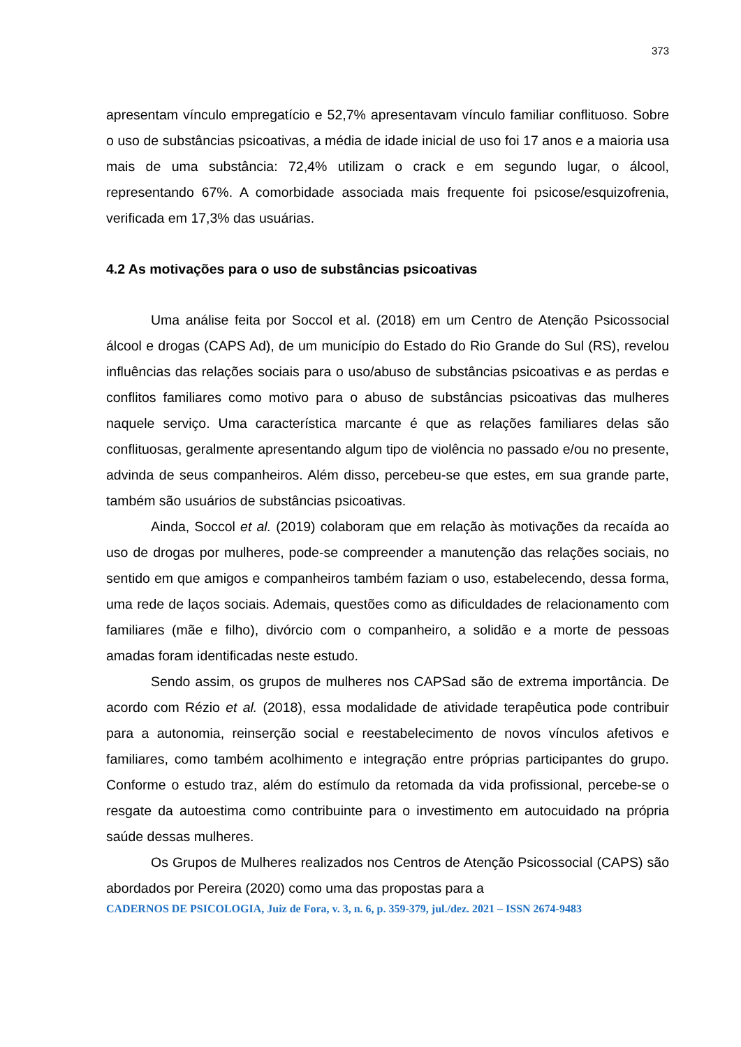373
apresentam vínculo empregatício e 52,7% apresentavam vínculo familiar conflituoso. Sobre o uso de substâncias psicoativas, a média de idade inicial de uso foi 17 anos e a maioria usa mais de uma substância: 72,4% utilizam o crack e em segundo lugar, o álcool, representando 67%. A comorbidade associada mais frequente foi psicose/esquizofrenia, verificada em 17,3% das usuárias.
4.2 As motivações para o uso de substâncias psicoativas
Uma análise feita por Soccol et al. (2018) em um Centro de Atenção Psicossocial álcool e drogas (CAPS Ad), de um município do Estado do Rio Grande do Sul (RS), revelou influências das relações sociais para o uso/abuso de substâncias psicoativas e as perdas e conflitos familiares como motivo para o abuso de substâncias psicoativas das mulheres naquele serviço. Uma característica marcante é que as relações familiares delas são conflituosas, geralmente apresentando algum tipo de violência no passado e/ou no presente, advinda de seus companheiros. Além disso, percebeu-se que estes, em sua grande parte, também são usuários de substâncias psicoativas.
Ainda, Soccol et al. (2019) colaboram que em relação às motivações da recaída ao uso de drogas por mulheres, pode-se compreender a manutenção das relações sociais, no sentido em que amigos e companheiros também faziam o uso, estabelecendo, dessa forma, uma rede de laços sociais. Ademais, questões como as dificuldades de relacionamento com familiares (mãe e filho), divórcio com o companheiro, a solidão e a morte de pessoas amadas foram identificadas neste estudo.
Sendo assim, os grupos de mulheres nos CAPSad são de extrema importância. De acordo com Rézio et al. (2018), essa modalidade de atividade terapêutica pode contribuir para a autonomia, reinserção social e reestabelecimento de novos vínculos afetivos e familiares, como também acolhimento e integração entre próprias participantes do grupo. Conforme o estudo traz, além do estímulo da retomada da vida profissional, percebe-se o resgate da autoestima como contribuinte para o investimento em autocuidado na própria saúde dessas mulheres.
Os Grupos de Mulheres realizados nos Centros de Atenção Psicossocial (CAPS) são abordados por Pereira (2020) como uma das propostas para a
CADERNOS DE PSICOLOGIA, Juiz de Fora, v. 3, n. 6, p. 359-379, jul./dez. 2021 – ISSN 2674-9483